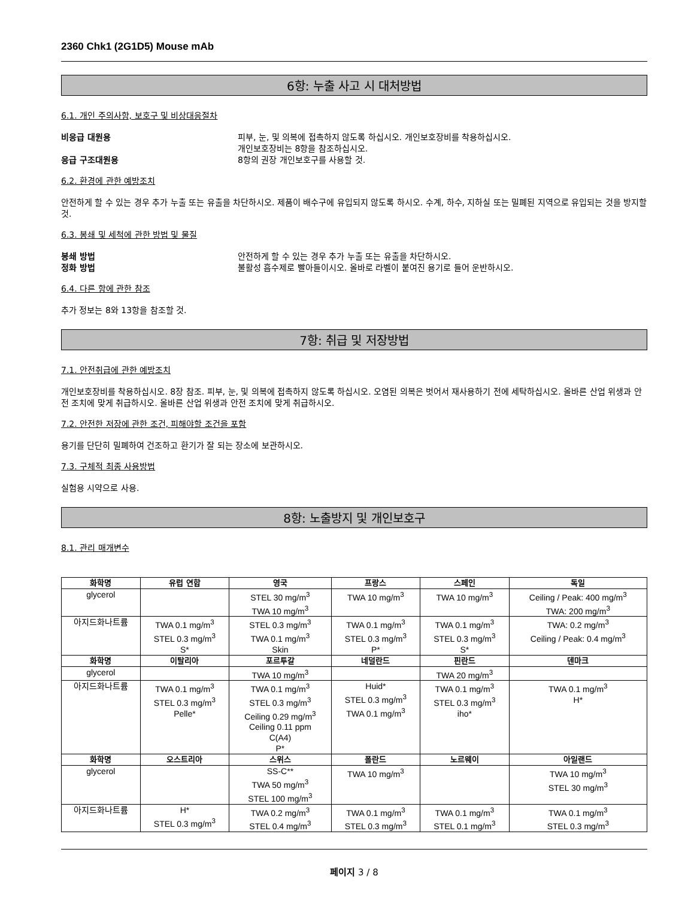2360 Chk1 (2G1D5) Mouse mAb
6항: 누출 사고 시 대처방법
6.1. 개인 주의사항, 보호구 및 비상대응절차
비응급 대원용 피부, 눈, 및 의복에 접촉하지 않도록 하십시오. 개인보호장비를 착용하십시오.
개인보호장비는 8항을 참조하십시오.
응급 구조대원용 8항의 권장 개인보호구를 사용할 것.
6.2. 환경에 관한 예방조치
안전하게 할 수 있는 경우 추가 누출 또는 유출을 차단하시오. 제품이 배수구에 유입되지 않도록 하시오. 수계, 하수, 지하실 또는 밀폐된 지역으로 유입되는 것을 방지할 것.
6.3. 봉쇄 및 세척에 관한 방법 및 물질
봉쇄 방법 안전하게 할 수 있는 경우 추가 누출 또는 유출을 차단하시오.
정화 방법 불활성 흡수제로 빨아들이시오. 올바로 라벨이 붙여진 용기로 들어 운반하시오.
6.4. 다른 항에 관한 참조
추가 정보는 8와 13항을 참조할 것.
7항: 취급 및 저장방법
7.1. 안전취급에 관한 예방조치
개인보호장비를 착용하십시오. 8장 참조. 피부, 눈, 및 의복에 접촉하지 않도록 하십시오. 오염된 의복은 벗어서 재사용하기 전에 세탁하십시오. 올바른 산업 위생과 안전 조치에 맞게 취급하시오. 올바른 산업 위생과 안전 조치에 맞게 취급하시오.
7.2. 안전한 저장에 관한 조건, 피해야할 조건을 포함
용기를 단단히 밀폐하여 건조하고 환기가 잘 되는 장소에 보관하시오.
7.3. 구체적 최종 사용방법
실험용 시약으로 사용.
8항: 노출방지 및 개인보호구
8.1. 관리 매개변수
| 화학명 | 유럽 연합 | 영국 | 프랑스 | 스페인 | 독일 |
| --- | --- | --- | --- | --- | --- |
| glycerol | | STEL 30 mg/m<sup>3</sup> TWA 10 mg/m<sup>3</sup> | TWA 10 mg/m<sup>3</sup> | TWA 10 mg/m<sup>3</sup> | Ceiling / Peak: 400 mg/m<sup>3</sup> TWA: 200 mg/m<sup>3</sup> |
| 아지드화나트륨 | TWA 0.1 mg/m<sup>3</sup> STEL 0.3 mg/m<sup>3</sup> S* | STEL 0.3 mg/m<sup>3</sup> TWA 0.1 mg/m<sup>3</sup> Skin | TWA 0.1 mg/m<sup>3</sup> STEL 0.3 mg/m<sup>3</sup> P* | TWA 0.1 mg/m<sup>3</sup> STEL 0.3 mg/m<sup>3</sup> S* | TWA: 0.2 mg/m<sup>3</sup> Ceiling / Peak: 0.4 mg/m<sup>3</sup> |
| 화학명 | 이탈리아 | 포르투갈 | 네덜란드 | 핀란드 | 덴마크 |
| glycerol | | TWA 10 mg/m<sup>3</sup> | | TWA 20 mg/m<sup>3</sup> | |
| 아지드화나트륨 | TWA 0.1 mg/m<sup>3</sup> STEL 0.3 mg/m<sup>3</sup> Pelle* | TWA 0.1 mg/m<sup>3</sup> STEL 0.3 mg/m<sup>3</sup> Ceiling 0.29 mg/m<sup>3</sup> Ceiling 0.11 ppm C(A4) P* | Huid* STEL 0.3 mg/m<sup>3</sup> TWA 0.1 mg/m<sup>3</sup> | TWA 0.1 mg/m<sup>3</sup> STEL 0.3 mg/m<sup>3</sup> iho* | TWA 0.1 mg/m<sup>3</sup> H* |
| 화학명 | 오스트리아 | 스위스 | 폴란드 | 노르웨이 | 아일랜드 |
| glycerol | | SS-C** TWA 50 mg/m<sup>3</sup> STEL 100 mg/m<sup>3</sup> | TWA 10 mg/m<sup>3</sup> | | TWA 10 mg/m<sup>3</sup> STEL 30 mg/m<sup>3</sup> |
| 아지드화나트륨 | H* STEL 0.3 mg/m<sup>3</sup> | TWA 0.2 mg/m<sup>3</sup> STEL 0.4 mg/m<sup>3</sup> | TWA 0.1 mg/m<sup>3</sup> STEL 0.3 mg/m<sup>3</sup> | TWA 0.1 mg/m<sup>3</sup> STEL 0.1 mg/m<sup>3</sup> | TWA 0.1 mg/m<sup>3</sup> STEL 0.3 mg/m<sup>3</sup> |
페이지 3 / 8